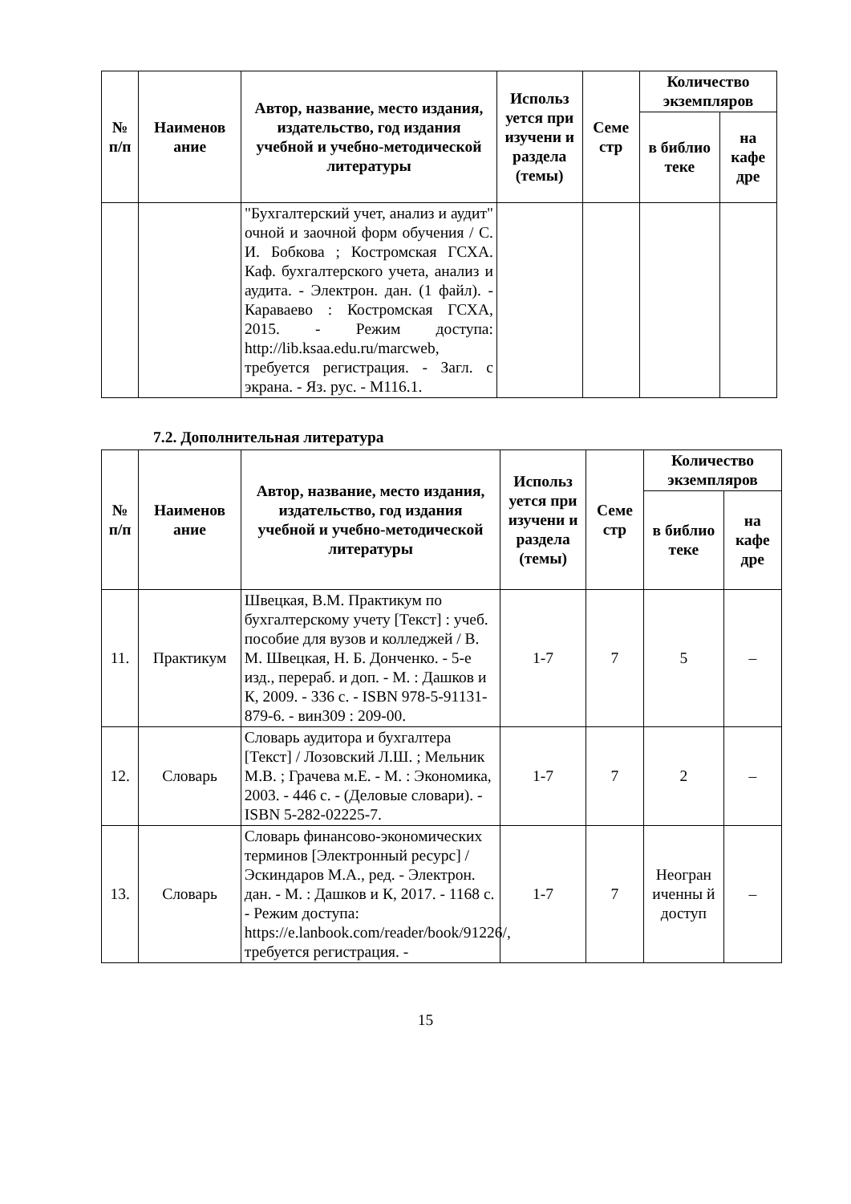| № п/п | Наименов ание | Автор, название, место издания, издательство, год издания учебной и учебно-методической литературы | Использ уется при изучени и раздела (темы) | Семе стр | Количество экземпляров | |
| --- | --- | --- | --- | --- | --- | --- |
| | | | | | в библио теке | на кафе дре |
| | | "Бухгалтерский учет, анализ и аудит" очной и заочной форм обучения / С. И. Бобкова ; Костромская ГСХА. Каф. бухгалтерского учета, анализ и аудита. - Электрон. дан. (1 файл). - Караваево : Костромская ГСХА, 2015. - Режим доступа: http://lib.ksaa.edu.ru/marcweb, требуется регистрация. - Загл. с экрана. - Яз. рус. - М116.1. | | | | |
7.2. Дополнительная литература
| № п/п | Наименов ание | Автор, название, место издания, издательство, год издания учебной и учебно-методической литературы | Использ уется при изучени и раздела (темы) | Семе стр | Количество экземпляров | |
| --- | --- | --- | --- | --- | --- | --- |
| | | | | | в библио теке | на кафе дре |
| 11. | Практикум | Швецкая, В.М. Практикум по бухгалтерскому учету [Текст] : учеб. пособие для вузов и колледжей / В. М. Швецкая, Н. Б. Донченко. - 5-е изд., перераб. и доп. - М. : Дашков и К, 2009. - 336 с. - ISBN 978-5-91131-879-6. - вин309 : 209-00. | 1-7 | 7 | 5 | – |
| 12. | Словарь | Словарь аудитора и бухгалтера [Текст] / Лозовский Л.Ш. ; Мельник М.В. ; Грачева м.Е. - М. : Экономика, 2003. - 446 с. - (Деловые словари). - ISBN 5-282-02225-7. | 1-7 | 7 | 2 | – |
| 13. | Словарь | Словарь финансово-экономических терминов [Электронный ресурс] / Эскиндаров М.А., ред. - Электрон. дан. - М. : Дашков и К, 2017. - 1168 с. - Режим доступа: https://e.lanbook.com/reader/book/91226/, требуется регистрация. - | 1-7 | 7 | Неогран иченны й доступ | – |
15